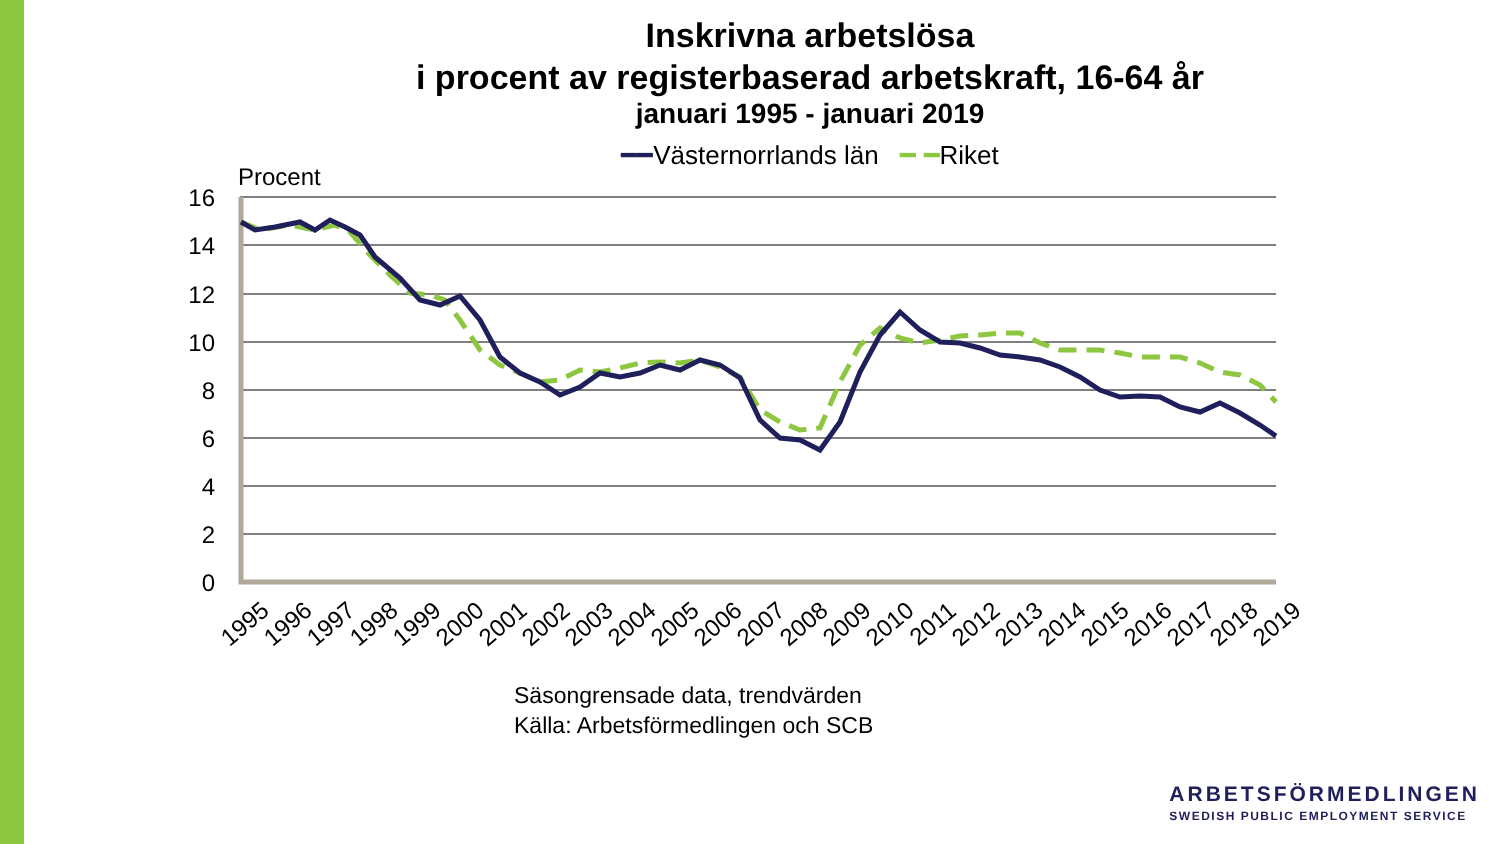Inskrivna arbetslösa
i procent av registerbaserad arbetskraft, 16-64 år
januari 1995 - januari 2019
━━Västernorrlands län ━ ━Riket
Procent
16
14
12
10
8
6
4
2
0
1995
1996
1997
1998
1999
2000
2001
2002
2003
2004
2005
2006
2007
2008
2009
2010
2011
2012
2013
2014
2015
2016
2017
2018
2019
Säsongrensade data, trendvärden
Källa: Arbetsförmedlingen och SCB
ARBETSFÖRMEDLINGEN
SWEDISH PUBLIC EMPLOYMENT SERVICE